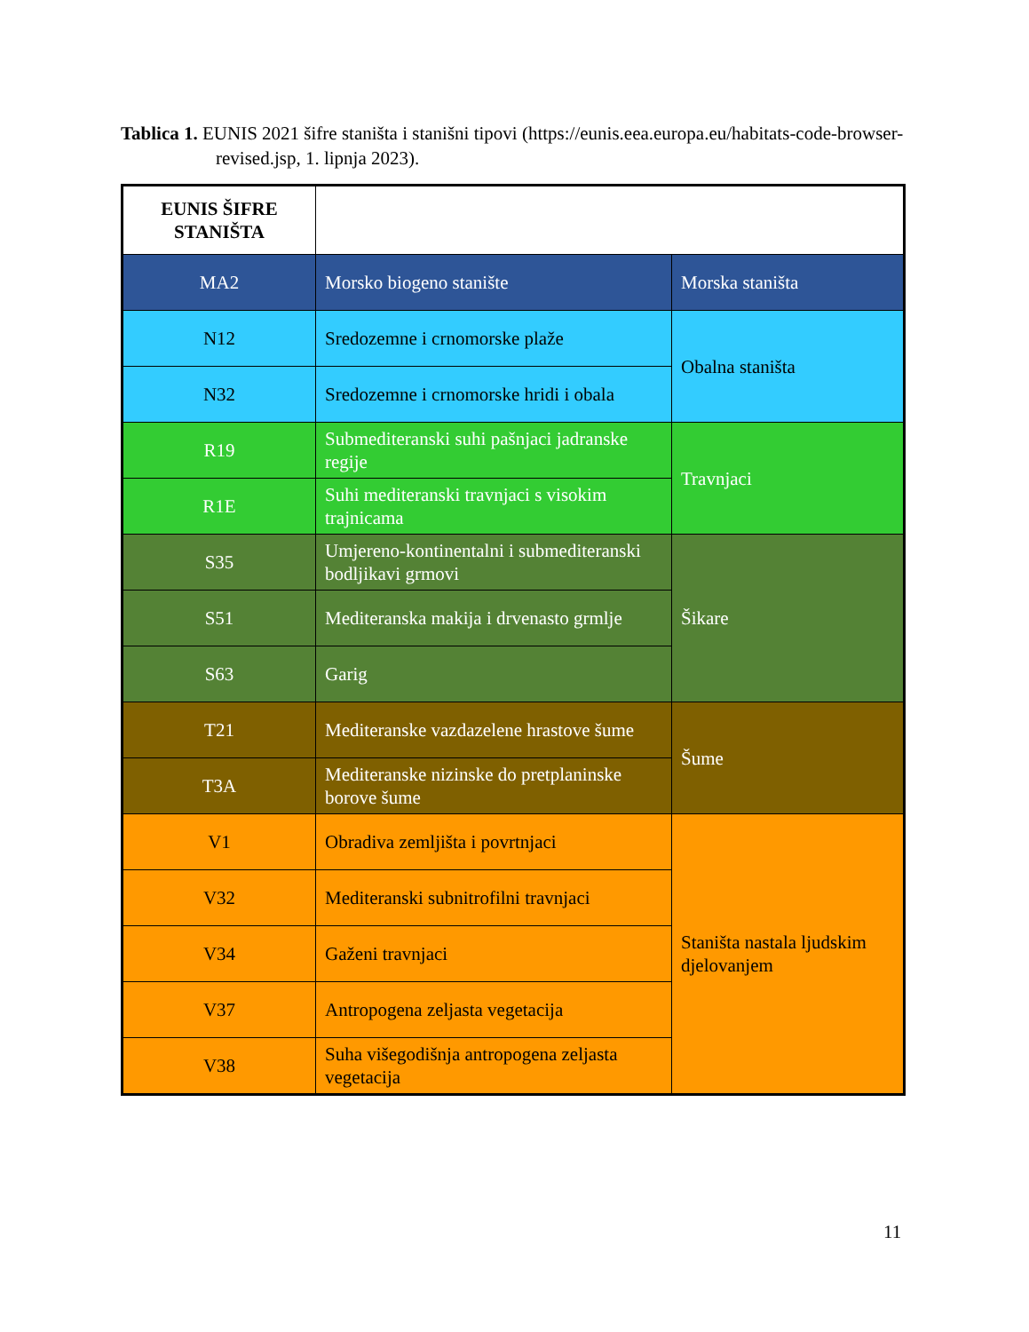Tablica 1. EUNIS 2021 šifre staništa i stanišni tipovi (https://eunis.eea.europa.eu/habitats-code-browser-revised.jsp, 1. lipnja 2023).
| EUNIS ŠIFRE STANIŠTA | | |
| MA2 | Morsko biogeno stanište | Morska staništa |
| N12 | Sredozemne i crnomorske plaže | Obalna staništa |
| N32 | Sredozemne i crnomorske hridi i obala | |
| R19 | Submediteranski suhi pašnjaci jadranske regije | Travnjaci |
| R1E | Suhi mediteranski travnjaci s visokim trajnicama | |
| S35 | Umjereno-kontinentalni i submediteranski bodljikavi grmovi | Šikare |
| S51 | Mediteranska makija i drvenasto grmlje | |
| S63 | Garig | |
| T21 | Mediteranske vazdazelene hrastove šume | Šume |
| T3A | Mediteranske nizinske do pretplaninske borove šume | |
| V1 | Obradiva zemljišta i povrtnjaci | Staništa nastala ljudskim djelovanjem |
| V32 | Mediteranski subnitrofilni travnjaci | |
| V34 | Gaženi travnjaci | |
| V37 | Antropogena zeljasta vegetacija | |
| V38 | Suha višegodišnja antropogena zeljasta vegetacija | |
11